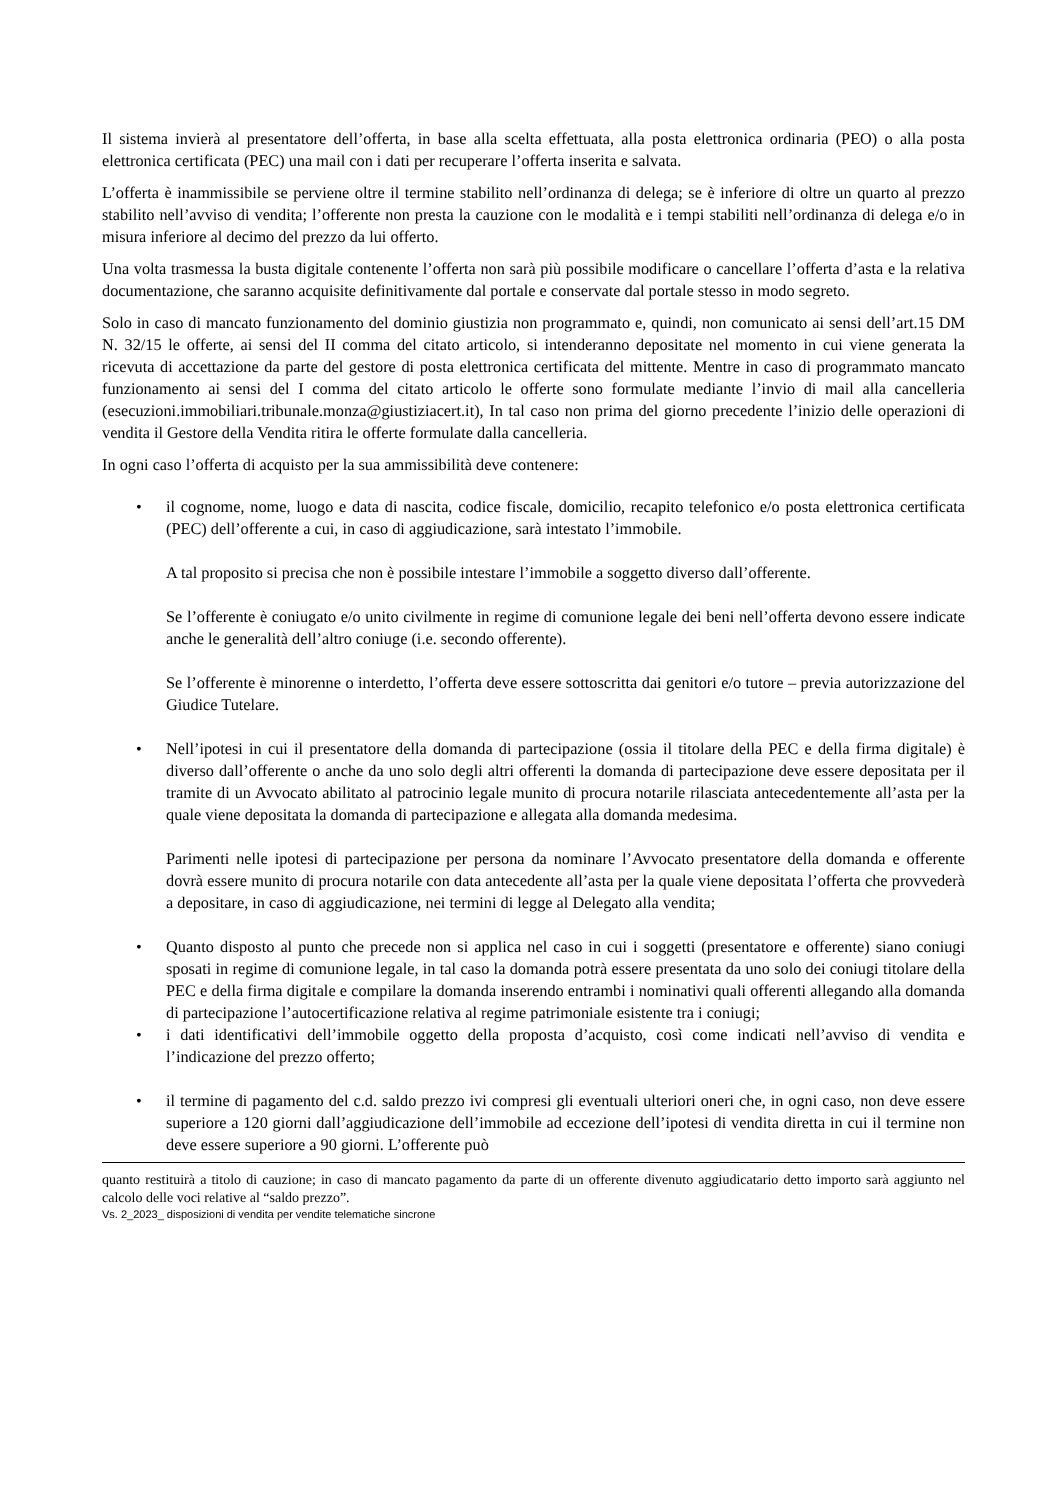Il sistema invierà al presentatore dell’offerta, in base alla scelta effettuata, alla posta elettronica ordinaria (PEO) o alla posta elettronica certificata (PEC) una mail con i dati per recuperare l’offerta inserita e salvata.
L’offerta è inammissibile se perviene oltre il termine stabilito nell’ordinanza di delega; se è inferiore di oltre un quarto al prezzo stabilito nell’avviso di vendita; l’offerente non presta la cauzione con le modalità e i tempi stabiliti nell’ordinanza di delega e/o in misura inferiore al decimo del prezzo da lui offerto.
Una volta trasmessa la busta digitale contenente l’offerta non sarà più possibile modificare o cancellare l’offerta d’asta e la relativa documentazione, che saranno acquisite definitivamente dal portale e conservate dal portale stesso in modo segreto.
Solo in caso di mancato funzionamento del dominio giustizia non programmato e, quindi, non comunicato ai sensi dell’art.15 DM N. 32/15 le offerte, ai sensi del II comma del citato articolo, si intenderanno depositate nel momento in cui viene generata la ricevuta di accettazione da parte del gestore di posta elettronica certificata del mittente. Mentre in caso di programmato mancato funzionamento ai sensi del I comma del citato articolo le offerte sono formulate mediante l’invio di mail alla cancelleria (esecuzioni.immobiliari.tribunale.monza@giustiziacert.it), In tal caso non prima del giorno precedente l’inizio delle operazioni di vendita il Gestore della Vendita ritira le offerte formulate dalla cancelleria.
In ogni caso l’offerta di acquisto per la sua ammissibilità deve contenere:
•
il cognome, nome, luogo e data di nascita, codice fiscale, domicilio, recapito telefonico e/o posta elettronica certificata (PEC) dell’offerente a cui, in caso di aggiudicazione, sarà intestato l’immobile.
A tal proposito si precisa che non è possibile intestare l’immobile a soggetto diverso dall’offerente.
Se l’offerente è coniugato e/o unito civilmente in regime di comunione legale dei beni nell’offerta devono essere indicate anche le generalità dell’altro coniuge (i.e. secondo offerente).
Se l’offerente è minorenne o interdetto, l’offerta deve essere sottoscritta dai genitori e/o tutore – previa autorizzazione del Giudice Tutelare.
•
Nell’ipotesi in cui il presentatore della domanda di partecipazione (ossia il titolare della PEC e della firma digitale) è diverso dall’offerente o anche da uno solo degli altri offerenti la domanda di partecipazione deve essere depositata per il tramite di un Avvocato abilitato al patrocinio legale munito di procura notarile rilasciata antecedentemente all’asta per la quale viene depositata la domanda di partecipazione e allegata alla domanda medesima.
Parimenti nelle ipotesi di partecipazione per persona da nominare l’Avvocato presentatore della domanda e offerente dovrà essere munito di procura notarile con data antecedente all’asta per la quale viene depositata l’offerta che provvederà a depositare, in caso di aggiudicazione, nei termini di legge al Delegato alla vendita;
•
Quanto disposto al punto che precede non si applica nel caso in cui i soggetti (presentatore e offerente) siano coniugi sposati in regime di comunione legale, in tal caso la domanda potrà essere presentata da uno solo dei coniugi titolare della PEC e della firma digitale e compilare la domanda inserendo entrambi i nominativi quali offerenti allegando alla domanda di partecipazione l’autocertificazione relativa al regime patrimoniale esistente tra i coniugi;
•
i dati identificativi dell’immobile oggetto della proposta d’acquisto, così come indicati nell’avviso di vendita e l’indicazione del prezzo offerto;
•
il termine di pagamento del c.d. saldo prezzo ivi compresi gli eventuali ulteriori oneri che, in ogni caso, non deve essere superiore a 120 giorni dall’aggiudicazione dell’immobile ad eccezione dell’ipotesi di vendita diretta in cui il termine non deve essere superiore a 90 giorni. L’offerente può
quanto restituirà a titolo di cauzione; in caso di mancato pagamento da parte di un offerente divenuto aggiudicatario detto importo sarà aggiunto nel calcolo delle voci relative al “saldo prezzo”.
Vs. 2_2023_ disposizioni di vendita per vendite telematiche sincrone